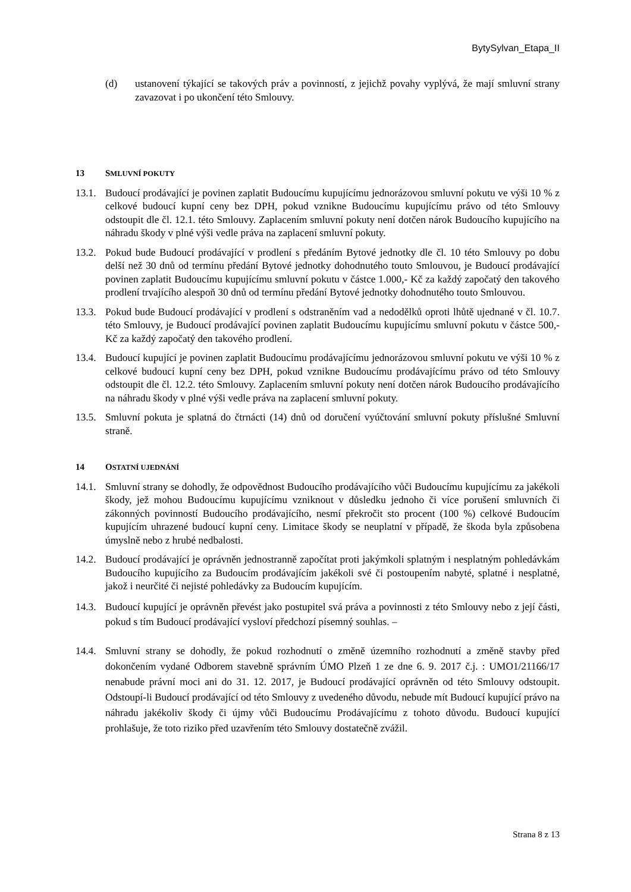BytySylvan_Etapa_II
(d) ustanovení týkající se takových práv a povinností, z jejichž povahy vyplývá, že mají smluvní strany zavazovat i po ukončení této Smlouvy.
13 SMLUVNÍ POKUTY
13.1.
Budoucí prodávající je povinen zaplatit Budoucímu kupujícímu jednorázovou smluvní pokutu ve výši 10 % z celkové budoucí kupní ceny bez DPH, pokud vznikne Budoucímu kupujícímu právo od této Smlouvy odstoupit dle čl. 12.1. této Smlouvy. Zaplacením smluvní pokuty není dotčen nárok Budoucího kupujícího na náhradu škody v plné výši vedle práva na zaplacení smluvní pokuty.
13.2.
Pokud bude Budoucí prodávající v prodlení s předáním Bytové jednotky dle čl. 10 této Smlouvy po dobu delší než 30 dnů od termínu předání Bytové jednotky dohodnutého touto Smlouvou, je Budoucí prodávající povinen zaplatit Budoucímu kupujícímu smluvní pokutu v částce 1.000,- Kč za každý započatý den takového prodlení trvajícího alespoň 30 dnů od termínu předání Bytové jednotky dohodnutého touto Smlouvou.
13.3.
Pokud bude Budoucí prodávající v prodlení s odstraněním vad a nedodělků oproti lhůtě ujednané v čl. 10.7. této Smlouvy, je Budoucí prodávající povinen zaplatit Budoucímu kupujícímu smluvní pokutu v částce 500,-Kč za každý započatý den takového prodlení.
13.4.
Budoucí kupující je povinen zaplatit Budoucímu prodávajícímu jednorázovou smluvní pokutu ve výši 10 % z celkové budoucí kupní ceny bez DPH, pokud vznikne Budoucímu prodávajícímu právo od této Smlouvy odstoupit dle čl. 12.2. této Smlouvy. Zaplacením smluvní pokuty není dotčen nárok Budoucího prodávajícího na náhradu škody v plné výši vedle práva na zaplacení smluvní pokuty.
13.5.
Smluvní pokuta je splatná do čtrnácti (14) dnů od doručení vyúčtování smluvní pokuty příslušné Smluvní straně.
14 OSTATNÍ UJEDNÁNÍ
14.1.
Smluvní strany se dohodly, že odpovědnost Budoucího prodávajícího vůči Budoucímu kupujícímu za jakékoli škody, jež mohou Budoucímu kupujícímu vzniknout v důsledku jednoho či více porušení smluvních či zákonných povinností Budoucího prodávajícího, nesmí překročit sto procent (100 %) celkové Budoucím kupujícím uhrazené budoucí kupní ceny. Limitace škody se neuplatní v případě, že škoda byla způsobena úmyslně nebo z hrubé nedbalosti.
14.2.
Budoucí prodávající je oprávněn jednostranně započítat proti jakýmkoli splatným i nesplatným pohledávkám Budoucího kupujícího za Budoucím prodávajícím jakékoli své či postoupením nabyté, splatné i nesplatné, jakož i neurčité či nejisté pohledávky za Budoucím kupujícím.
14.3.
Budoucí kupující je oprávněn převést jako postupitel svá práva a povinnosti z této Smlouvy nebo z její části, pokud s tím Budoucí prodávající vysloví předchozí písemný souhlas. –
14.4.
Smluvní strany se dohodly, že pokud rozhodnutí o změně územního rozhodnutí a změně stavby před dokončením vydané Odborem stavebně správním ÚMO Plzeň 1 ze dne 6. 9. 2017 č.j. : UMO1/21166/17 nenabude právní moci ani do 31. 12. 2017, je Budoucí prodávající oprávněn od této Smlouvy odstoupit. Odstoupí-li Budoucí prodávající od této Smlouvy z uvedeného důvodu, nebude mít Budoucí kupující právo na náhradu jakékoliv škody či újmy vůči Budoucímu Prodávajícímu z tohoto důvodu. Budoucí kupující prohlašuje, že toto riziko před uzavřením této Smlouvy dostatečně zvážil.
Strana 8 z 13